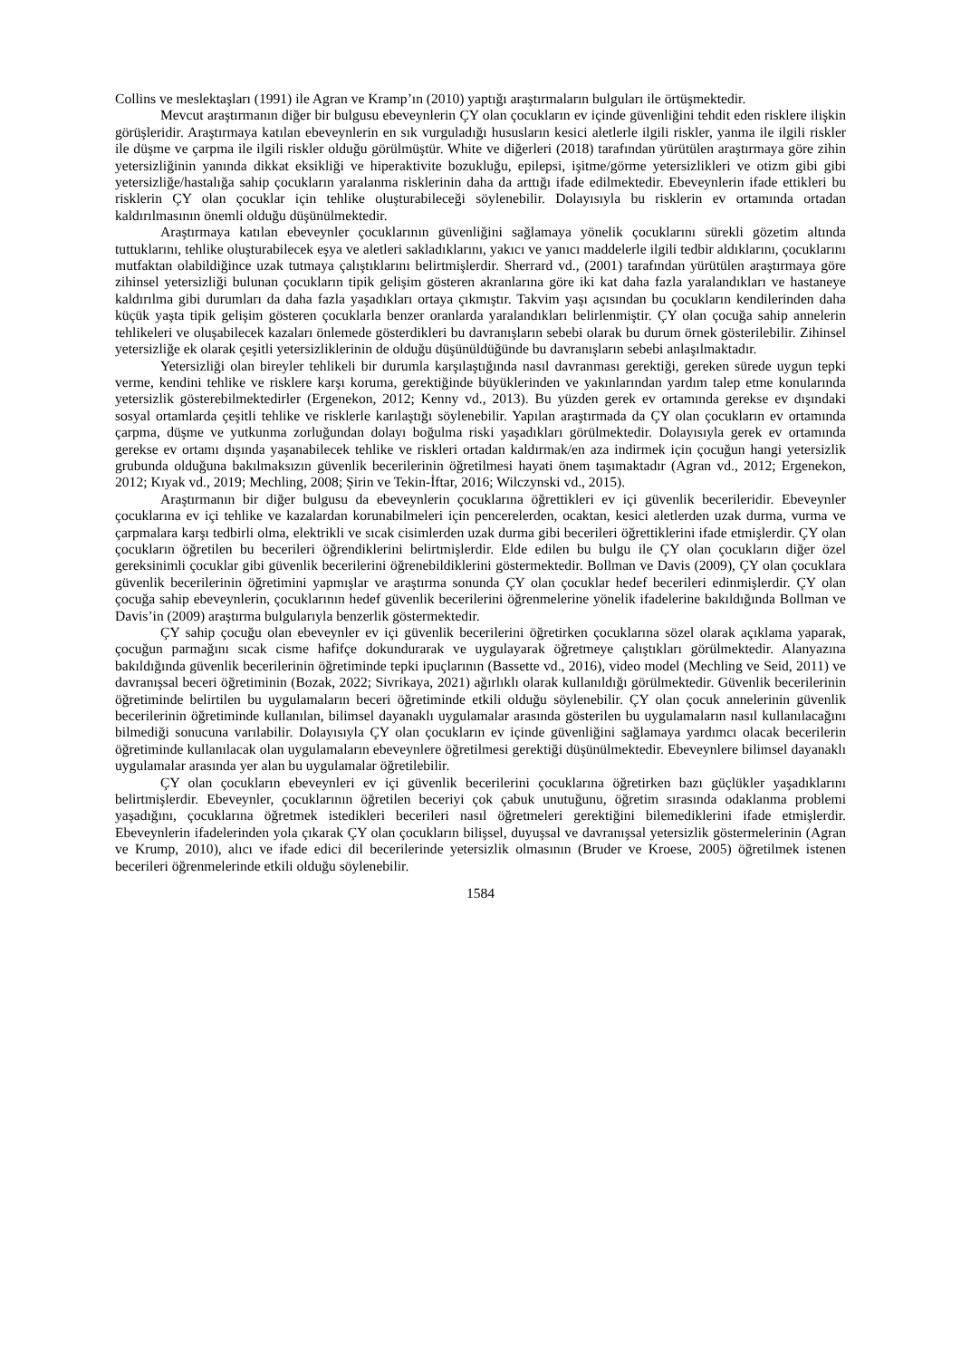Collins ve meslektaşları (1991) ile Agran ve Kramp’ın (2010) yaptığı araştırmaların bulguları ile örtüşmektedir.
Mevcut araştırmanın diğer bir bulgusu ebeveynlerin ÇY olan çocukların ev içinde güvenliğini tehdit eden risklere ilişkin görüşleridir. Araştırmaya katılan ebeveynlerin en sık vurguladığı hususların kesici aletlerle ilgili riskler, yanma ile ilgili riskler ile düşme ve çarpma ile ilgili riskler olduğu görülmüştür. White ve diğerleri (2018) tarafından yürütülen araştırmaya göre zihin yetersizliğinin yanında dikkat eksikliği ve hiperaktivite bozukluğu, epilepsi, işitme/görme yetersizlikleri ve otizm gibi gibi yetersizliğe/hastalığa sahip çocukların yaralanma risklerinin daha da arttığı ifade edilmektedir. Ebeveynlerin ifade ettikleri bu risklerin ÇY olan çocuklar için tehlike oluşturabileceği söylenebilir. Dolayısıyla bu risklerin ev ortamında ortadan kaldırılmasının önemli olduğu düşünülmektedir.
Araştırmaya katılan ebeveynler çocuklarının güvenliğini sağlamaya yönelik çocuklarını sürekli gözetim altında tuttuklarını, tehlike oluşturabilecek eşya ve aletleri sakladıklarını, yakıcı ve yanıcı maddelerle ilgili tedbir aldıklarını, çocuklarını mutfaktan olabildiğince uzak tutmaya çalıştıklarını belirtmişlerdir. Sherrard vd., (2001) tarafından yürütülen araştırmaya göre zihinsel yetersizliği bulunan çocukların tipik gelişim gösteren akranlarına göre iki kat daha fazla yaralandıkları ve hastaneye kaldırılma gibi durumları da daha fazla yaşadıkları ortaya çıkmıştır. Takvim yaşı açısından bu çocukların kendilerinden daha küçük yaşta tipik gelişim gösteren çocuklarla benzer oranlarda yaralandıkları belirlenmiştir. ÇY olan çocuğa sahip annelerin tehlikeleri ve oluşabilecek kazaları önlemede gösterdikleri bu davranışların sebebi olarak bu durum örnek gösterilebilir. Zihinsel yetersizliğe ek olarak çeşitli yetersizliklerinin de olduğu düşünüldüğünde bu davranışların sebebi anlaşılmaktadır.
Yetersizliği olan bireyler tehlikeli bir durumla karşılaştığında nasıl davranması gerektiği, gereken sürede uygun tepki verme, kendini tehlike ve risklere karşı koruma, gerektiğinde büyüklerinden ve yakınlarından yardım talep etme konularında yetersizlik gösterebilmektedirler (Ergenekon, 2012; Kenny vd., 2013). Bu yüzden gerek ev ortamında gerekse ev dışındaki sosyal ortamlarda çeşitli tehlike ve risklerle karılaştığı söylenebilir. Yapılan araştırmada da ÇY olan çocukların ev ortamında çarpma, düşme ve yutkunma zorluğundan dolayı boğulma riski yaşadıkları görülmektedir. Dolayısıyla gerek ev ortamında gerekse ev ortamı dışında yaşanabilecek tehlike ve riskleri ortadan kaldırmak/en aza indirmek için çocuğun hangi yetersizlik grubunda olduğuna bakılmaksızın güvenlik becerilerinin öğretilmesi hayati önem taşımaktadır (Agran vd., 2012; Ergenekon, 2012; Kıyak vd., 2019; Mechling, 2008; Şirin ve Tekin-İftar, 2016; Wilczynski vd., 2015).
Araştırmanın bir diğer bulgusu da ebeveynlerin çocuklarına öğrettikleri ev içi güvenlik becerileridir. Ebeveynler çocuklarına ev içi tehlike ve kazalardan korunabilmeleri için pencerelerden, ocaktan, kesici aletlerden uzak durma, vurma ve çarpmalara karşı tedbirli olma, elektrikli ve sıcak cisimlerden uzak durma gibi becerileri öğrettiklerini ifade etmişlerdir. ÇY olan çocukların öğretilen bu becerileri öğrendiklerini belirtmişlerdir. Elde edilen bu bulgu ile ÇY olan çocukların diğer özel gereksinimli çocuklar gibi güvenlik becerilerini öğrenebildiklerini göstermektedir. Bollman ve Davis (2009), ÇY olan çocuklara güvenlik becerilerinin öğretimini yapmışlar ve araştırma sonunda ÇY olan çocuklar hedef becerileri edinmişlerdir. ÇY olan çocuğa sahip ebeveynlerin, çocuklarının hedef güvenlik becerilerini öğrenmelerine yönelik ifadelerine bakıldığında Bollman ve Davis’in (2009) araştırma bulgularıyla benzerlik göstermektedir.
ÇY sahip çocuğu olan ebeveynler ev içi güvenlik becerilerini öğretirken çocuklarına sözel olarak açıklama yaparak, çocuğun parmağını sıcak cisme hafifçe dokundurarak ve uygulayarak öğretmeye çalıştıkları görülmektedir. Alanyazına bakıldığında güvenlik becerilerinin öğretiminde tepki ipuçlarının (Bassette vd., 2016), video model (Mechling ve Seid, 2011) ve davranışsal beceri öğretiminin (Bozak, 2022; Sivrikaya, 2021) ağırlıklı olarak kullanıldığı görülmektedir. Güvenlik becerilerinin öğretiminde belirtilen bu uygulamaların beceri öğretiminde etkili olduğu söylenebilir. ÇY olan çocuk annelerinin güvenlik becerilerinin öğretiminde kullanılan, bilimsel dayanaklı uygulamalar arasında gösterilen bu uygulamaların nasıl kullanılacağını bilmediği sonucuna varılabilir. Dolayısıyla ÇY olan çocukların ev içinde güvenliğini sağlamaya yardımcı olacak becerilerin öğretiminde kullanılacak olan uygulamaların ebeveynlere öğretilmesi gerektiği düşünülmektedir. Ebeveynlere bilimsel dayanaklı uygulamalar arasında yer alan bu uygulamalar öğretilebilir.
ÇY olan çocukların ebeveynleri ev içi güvenlik becerilerini çocuklarına öğretirken bazı güçlükler yaşadıklarını belirtmişlerdir. Ebeveynler, çocuklarının öğretilen beceriyi çok çabuk unutuğunu, öğretim sırasında odaklanma problemi yaşadığını, çocuklarına öğretmek istedikleri becerileri nasıl öğretmeleri gerektiğini bilemediklerini ifade etmişlerdir. Ebeveynlerin ifadelerinden yola çıkarak ÇY olan çocukların bilişsel, duyuşsal ve davranışsal yetersizlik göstermelerinin (Agran ve Krump, 2010), alıcı ve ifade edici dil becerilerinde yetersizlik olmasının (Bruder ve Kroese, 2005) öğretilmek istenen becerileri öğrenmelerinde etkili olduğu söylenebilir.
1584